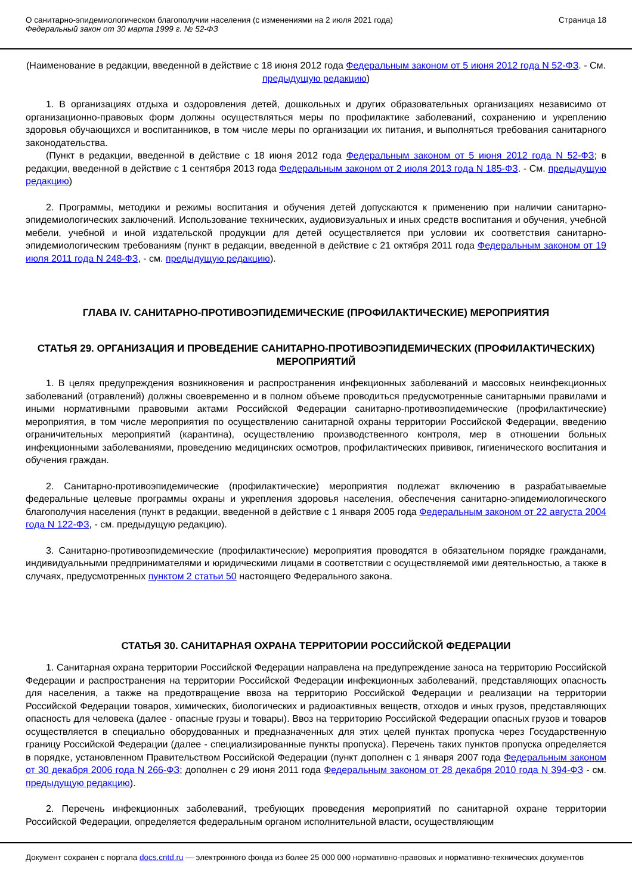О санитарно-эпидемиологическом благополучии населения (с изменениями на 2 июля 2021 года)
Федеральный закон от 30 марта 1999 г. № 52-ФЗ
Страница 18
(Наименование в редакции, введенной в действие с 18 июня 2012 года Федеральным законом от 5 июня 2012 года N 52-ФЗ. - См. предыдущую редакцию)
1. В организациях отдыха и оздоровления детей, дошкольных и других образовательных организациях независимо от организационно-правовых форм должны осуществляться меры по профилактике заболеваний, сохранению и укреплению здоровья обучающихся и воспитанников, в том числе меры по организации их питания, и выполняться требования санитарного законодательства.
(Пункт в редакции, введенной в действие с 18 июня 2012 года Федеральным законом от 5 июня 2012 года N 52-ФЗ; в редакции, введенной в действие с 1 сентября 2013 года Федеральным законом от 2 июля 2013 года N 185-ФЗ. - См. предыдущую редакцию)
2. Программы, методики и режимы воспитания и обучения детей допускаются к применению при наличии санитарно-эпидемиологических заключений. Использование технических, аудиовизуальных и иных средств воспитания и обучения, учебной мебели, учебной и иной издательской продукции для детей осуществляется при условии их соответствия санитарно-эпидемиологическим требованиям (пункт в редакции, введенной в действие с 21 октября 2011 года Федеральным законом от 19 июля 2011 года N 248-ФЗ, - см. предыдущую редакцию).
ГЛАВА IV. САНИТАРНО-ПРОТИВОЭПИДЕМИЧЕСКИЕ (ПРОФИЛАКТИЧЕСКИЕ) МЕРОПРИЯТИЯ
СТАТЬЯ 29. ОРГАНИЗАЦИЯ И ПРОВЕДЕНИЕ САНИТАРНО-ПРОТИВОЭПИДЕМИЧЕСКИХ (ПРОФИЛАКТИЧЕСКИХ) МЕРОПРИЯТИЙ
1. В целях предупреждения возникновения и распространения инфекционных заболеваний и массовых неинфекционных заболеваний (отравлений) должны своевременно и в полном объеме проводиться предусмотренные санитарными правилами и иными нормативными правовыми актами Российской Федерации санитарно-противоэпидемические (профилактические) мероприятия, в том числе мероприятия по осуществлению санитарной охраны территории Российской Федерации, введению ограничительных мероприятий (карантина), осуществлению производственного контроля, мер в отношении больных инфекционными заболеваниями, проведению медицинских осмотров, профилактических прививок, гигиенического воспитания и обучения граждан.
2. Санитарно-противоэпидемические (профилактические) мероприятия подлежат включению в разрабатываемые федеральные целевые программы охраны и укрепления здоровья населения, обеспечения санитарно-эпидемиологического благополучия населения (пункт в редакции, введенной в действие с 1 января 2005 года Федеральным законом от 22 августа 2004 года N 122-ФЗ, - см. предыдущую редакцию).
3. Санитарно-противоэпидемические (профилактические) мероприятия проводятся в обязательном порядке гражданами, индивидуальными предпринимателями и юридическими лицами в соответствии с осуществляемой ими деятельностью, а также в случаях, предусмотренных пунктом 2 статьи 50 настоящего Федерального закона.
СТАТЬЯ 30. САНИТАРНАЯ ОХРАНА ТЕРРИТОРИИ РОССИЙСКОЙ ФЕДЕРАЦИИ
1. Санитарная охрана территории Российской Федерации направлена на предупреждение заноса на территорию Российской Федерации и распространения на территории Российской Федерации инфекционных заболеваний, представляющих опасность для населения, а также на предотвращение ввоза на территорию Российской Федерации и реализации на территории Российской Федерации товаров, химических, биологических и радиоактивных веществ, отходов и иных грузов, представляющих опасность для человека (далее - опасные грузы и товары). Ввоз на территорию Российской Федерации опасных грузов и товаров осуществляется в специально оборудованных и предназначенных для этих целей пунктах пропуска через Государственную границу Российской Федерации (далее - специализированные пункты пропуска). Перечень таких пунктов пропуска определяется в порядке, установленном Правительством Российской Федерации (пункт дополнен с 1 января 2007 года Федеральным законом от 30 декабря 2006 года N 266-ФЗ; дополнен с 29 июня 2011 года Федеральным законом от 28 декабря 2010 года N 394-ФЗ - см. предыдущую редакцию).
2. Перечень инфекционных заболеваний, требующих проведения мероприятий по санитарной охране территории Российской Федерации, определяется федеральным органом исполнительной власти, осуществляющим
Документ сохранен с портала docs.cntd.ru — электронного фонда из более 25 000 000 нормативно-правовых и нормативно-технических документов